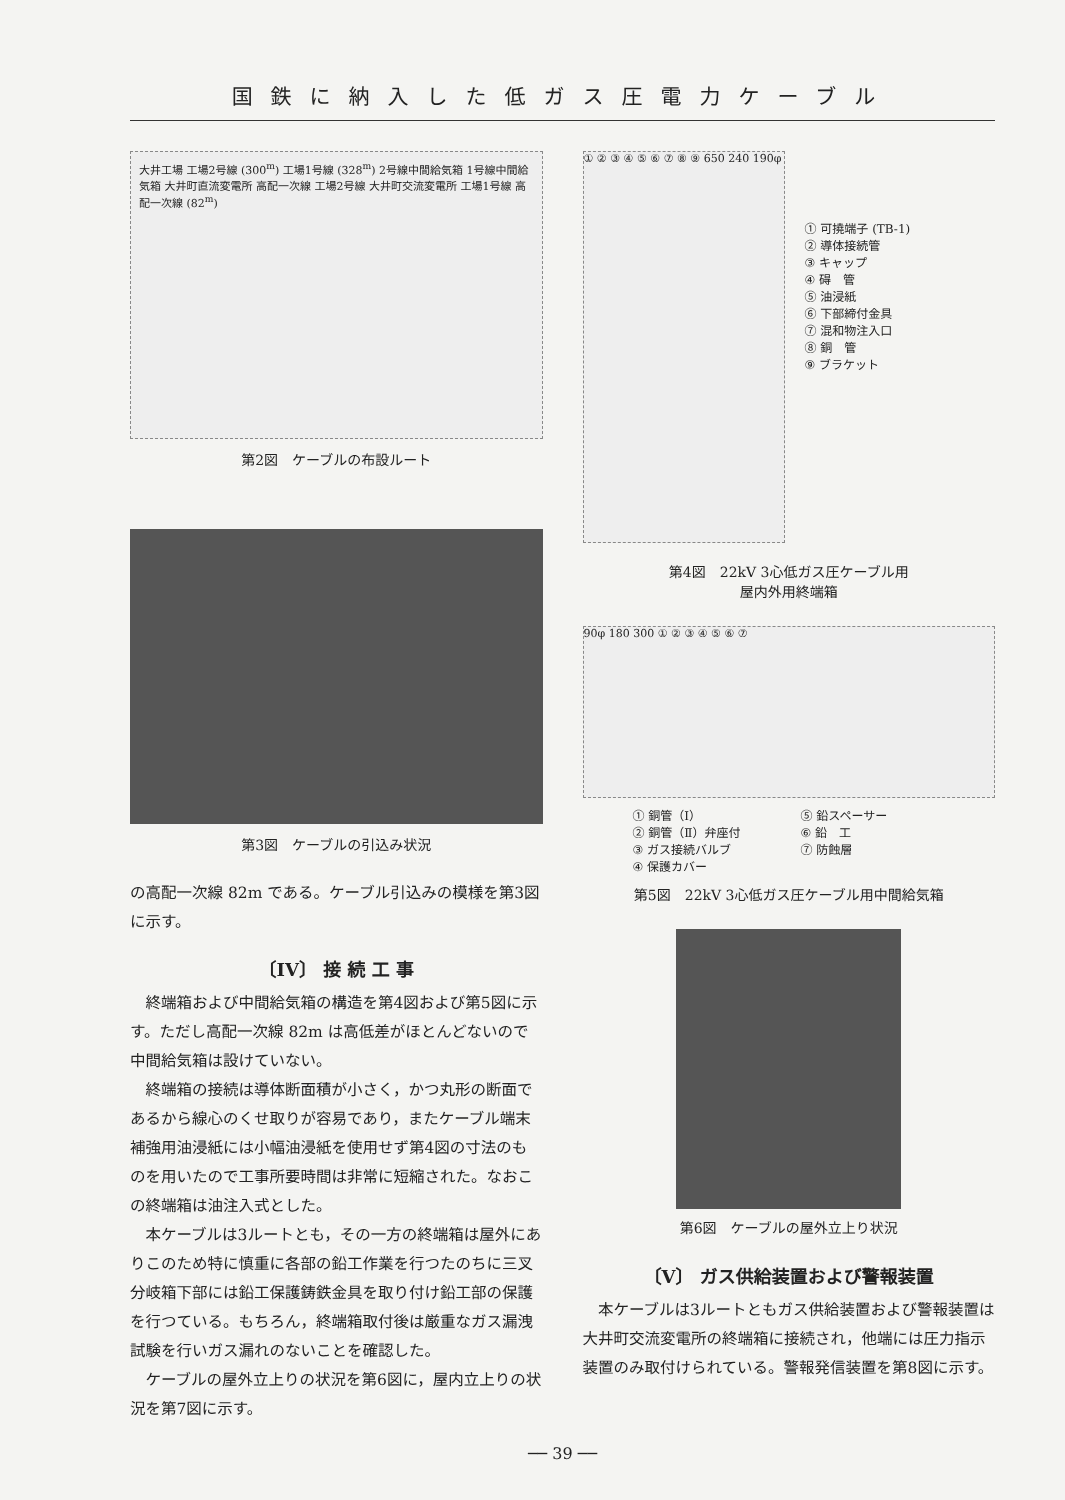国鉄に納入した低ガス圧電力ケーブル
大井工場 工場2号線 (300<sup>m</sup>) 工場1号線 (328<sup>m</sup>) 2号線中間給気箱 1号線中間給気箱 大井町直流変電所 高配一次線 工場2号線 大井町交流変電所 工場1号線 高配一次線 (82<sup>m</sup>)
第2図　ケーブルの布設ルート
第3図　ケーブルの引込み状況
の高配一次線 82m である。ケーブル引込みの模様を第3図に示す。
〔IV〕 接 続 工 事
終端箱および中間給気箱の構造を第4図および第5図に示す。ただし高配一次線 82m は高低差がほとんどないので中間給気箱は設けていない。
終端箱の接続は導体断面積が小さく，かつ丸形の断面であるから線心のくせ取りが容易であり，またケーブル端末補強用油浸紙には小幅油浸紙を使用せず第4図の寸法のものを用いたので工事所要時間は非常に短縮された。なおこの終端箱は油注入式とした。
本ケーブルは3ルートとも，その一方の終端箱は屋外にありこのため特に慎重に各部の鉛工作業を行つたのちに三叉分岐箱下部には鉛工保護鋳鉄金具を取り付け鉛工部の保護を行つている。もちろん，終端箱取付後は厳重なガス漏洩試験を行いガス漏れのないことを確認した。
ケーブルの屋外立上りの状況を第6図に，屋内立上りの状況を第7図に示す。
① ② ③ ④ ⑤ ⑥ ⑦ ⑧ ⑨ 650 240 190φ
① 可撓端子 (TB-1)
② 導体接続管
③ キャップ
④ 碍　管
⑤ 油浸紙
⑥ 下部締付金具
⑦ 混和物注入口
⑧ 銅　管
⑨ ブラケット
第4図　22kV 3心低ガス圧ケーブル用
屋内外用終端箱
90φ 180 300 ① ② ③ ④ ⑤ ⑥ ⑦
① 銅管（Ⅰ）
② 銅管（Ⅱ）弁座付
③ ガス接続バルブ
④ 保護カバー
⑤ 鉛スペーサー
⑥ 鉛　工
⑦ 防蝕層
第5図　22kV 3心低ガス圧ケーブル用中間給気箱
第6図　ケーブルの屋外立上り状況
〔V〕 ガス供給装置および警報装置
本ケーブルは3ルートともガス供給装置および警報装置は大井町交流変電所の終端箱に接続され，他端には圧力指示装置のみ取付けられている。警報発信装置を第8図に示す。
── 39 ──